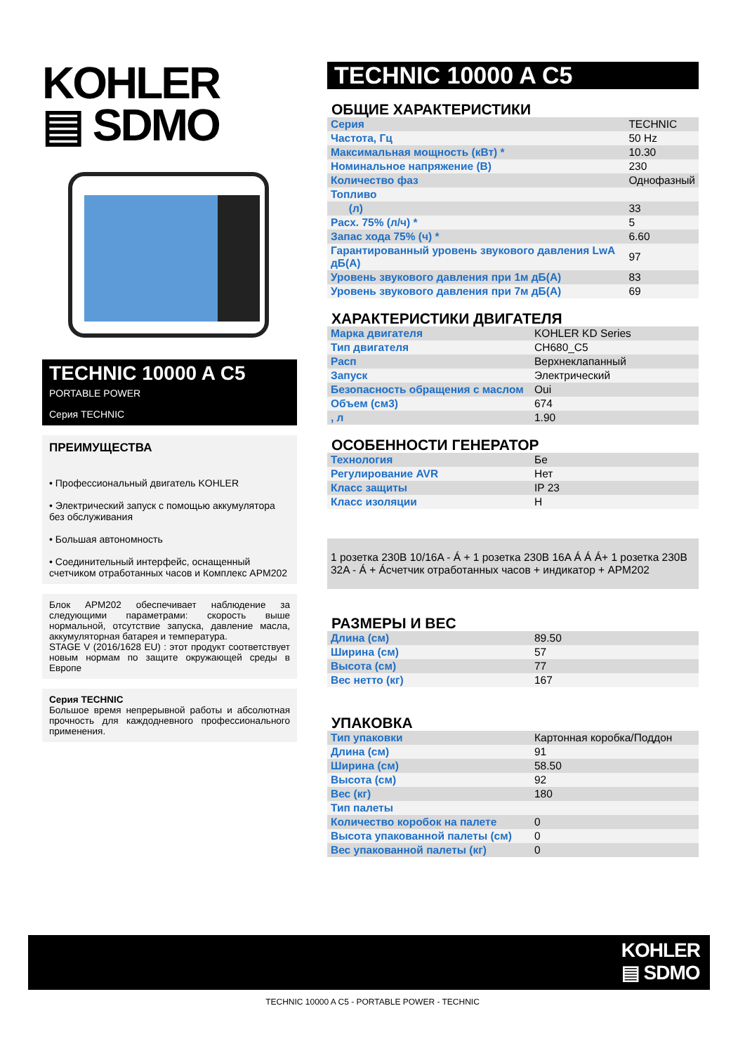KOHLER
▤ SDMO
TECHNIC 10000 A C5
PORTABLE POWER
Серия TECHNIC
ПРЕИМУЩЕСТВА
• Профессиональный двигатель KOHLER
• Электрический запуск с помощью аккумулятора без обслуживания
• Большая автономность
• Соединительный интерфейс, оснащенный счетчиком отработанных часов и Комплекс APM202
Блок APM202 обеспечивает наблюдение за следующими параметрами: скорость выше нормальной, отсутствие запуска, давление масла, аккумуляторная батарея и температура.
STAGE V (2016/1628 EU) : этот продукт соответствует новым нормам по защите окружающей среды в Европе
Серия TECHNIC
Большое время непрерывной работы и абсолютная прочность для каждодневного профессионального применения.
TECHNIC 10000 A C5
ОБЩИЕ ХАРАКТЕРИСТИКИ
| Серия | TECHNIC |
| Частота, Гц | 50 Hz |
| Максимальная мощность (кВт) * | 10.30 |
| Номинальное напряжение (В) | 230 |
| Количество фаз | Однофазный |
| Топливо | |
| (л) | 33 |
| Расх. 75% (л/ч) * | 5 |
| Запас хода 75% (ч) * | 6.60 |
| Гарантированный уровень звукового давления LwA дБ(А) | 97 |
| Уровень звукового давления при 1м дБ(А) | 83 |
| Уровень звукового давления при 7м дБ(А) | 69 |
ХАРАКТЕРИСТИКИ ДВИГАТЕЛЯ
| Марка двигателя | KOHLER KD Series |
| Тип двигателя | CH680_C5 |
| Расп | Верхнеклапанный |
| Запуск | Электрический |
| Безопасность обращения с маслом | Oui |
| Объем (см3) | 674 |
| , л | 1.90 |
ОСОБЕННОСТИ ГЕНЕРАТОР
| Технология | Бе |
| Регулирование AVR | Нет |
| Класс защиты | IP 23 |
| Класс изоляции | H |
1 розетка 230В 10/16A - Á + 1 розетка 230В 16A Á Á Á+ 1 розетка 230В 32A - Á + Áсчетчик отработанных часов + индикатор + APM202
РАЗМЕРЫ И ВЕС
| Длина (см) | 89.50 |
| Ширина (см) | 57 |
| Высота (см) | 77 |
| Вес нетто (кг) | 167 |
УПАКОВКА
| Тип упаковки | Картонная коробка/Поддон |
| Длина (см) | 91 |
| Ширина (см) | 58.50 |
| Высота (см) | 92 |
| Вес (кг) | 180 |
| Тип палеты | |
| Количество коробок на палете | 0 |
| Высота упакованной палеты (см) | 0 |
| Вес упакованной палеты (кг) | 0 |
KOHLER
▤ SDMO
TECHNIC 10000 A C5 - PORTABLE POWER - TECHNIC